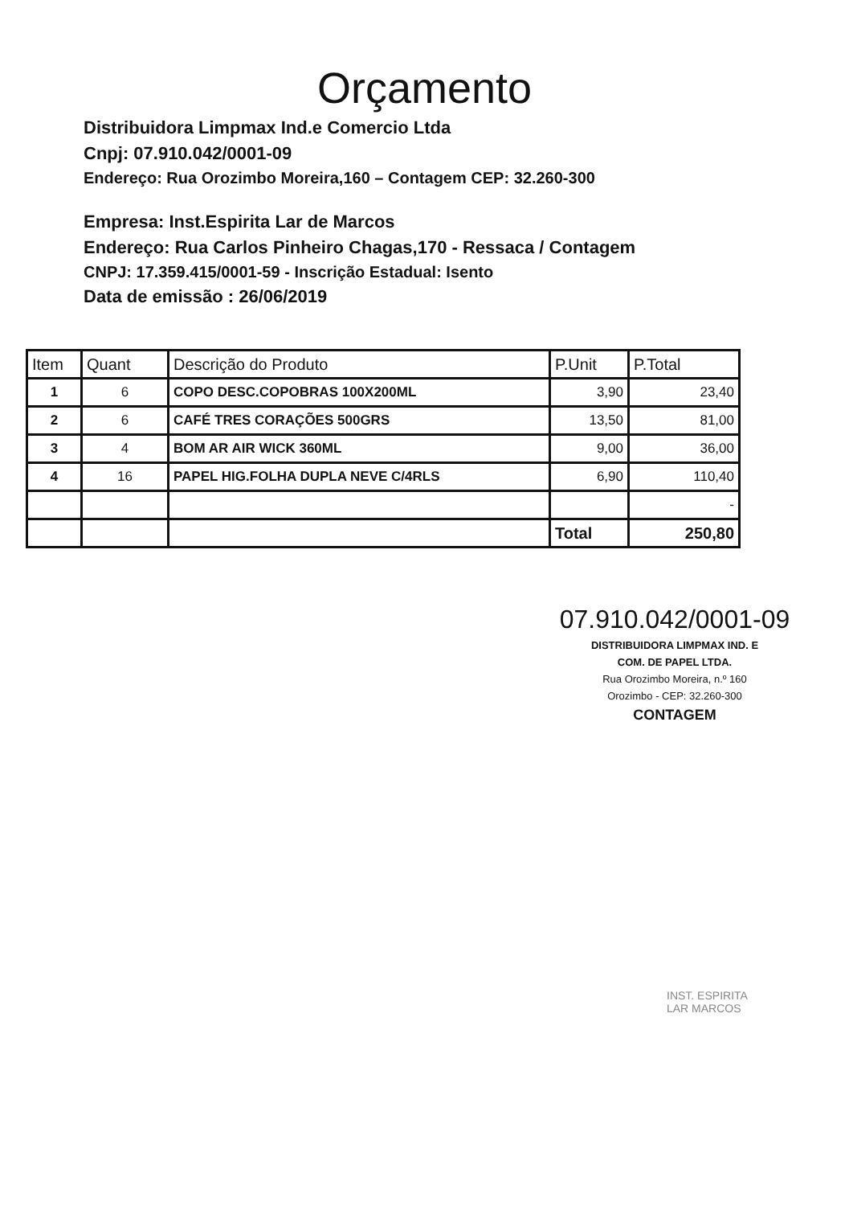Orçamento
Distribuidora Limpmax Ind.e Comercio Ltda
Cnpj: 07.910.042/0001-09
Endereço: Rua Orozimbo Moreira,160 – Contagem CEP: 32.260-300
Empresa: Inst.Espirita Lar de Marcos
Endereço: Rua Carlos Pinheiro Chagas,170 - Ressaca / Contagem
CNPJ: 17.359.415/0001-59 - Inscrição Estadual: Isento
Data de emissão : 26/06/2019
| Item | Quant | Descrição do Produto | P.Unit | P.Total |
| --- | --- | --- | --- | --- |
| 1 | 6 | COPO DESC.COPOBRAS 100X200ML | 3,90 | 23,40 |
| 2 | 6 | CAFÉ TRES CORAÇÕES 500GRS | 13,50 | 81,00 |
| 3 | 4 | BOM AR AIR WICK 360ML | 9,00 | 36,00 |
| 4 | 16 | PAPEL HIG.FOLHA DUPLA NEVE C/4RLS | 6,90 | 110,40 |
| | | | | - |
| | | | Total | 250,80 |
07.910.042/0001-09
DISTRIBUIDORA LIMPMAX IND. E
COM. DE PAPEL LTDA.
Rua Orozimbo Moreira, n.º 160
Orozimbo - CEP: 32.260-300
CONTAGEM
INST. ESPIRITA
LAR MARCOS